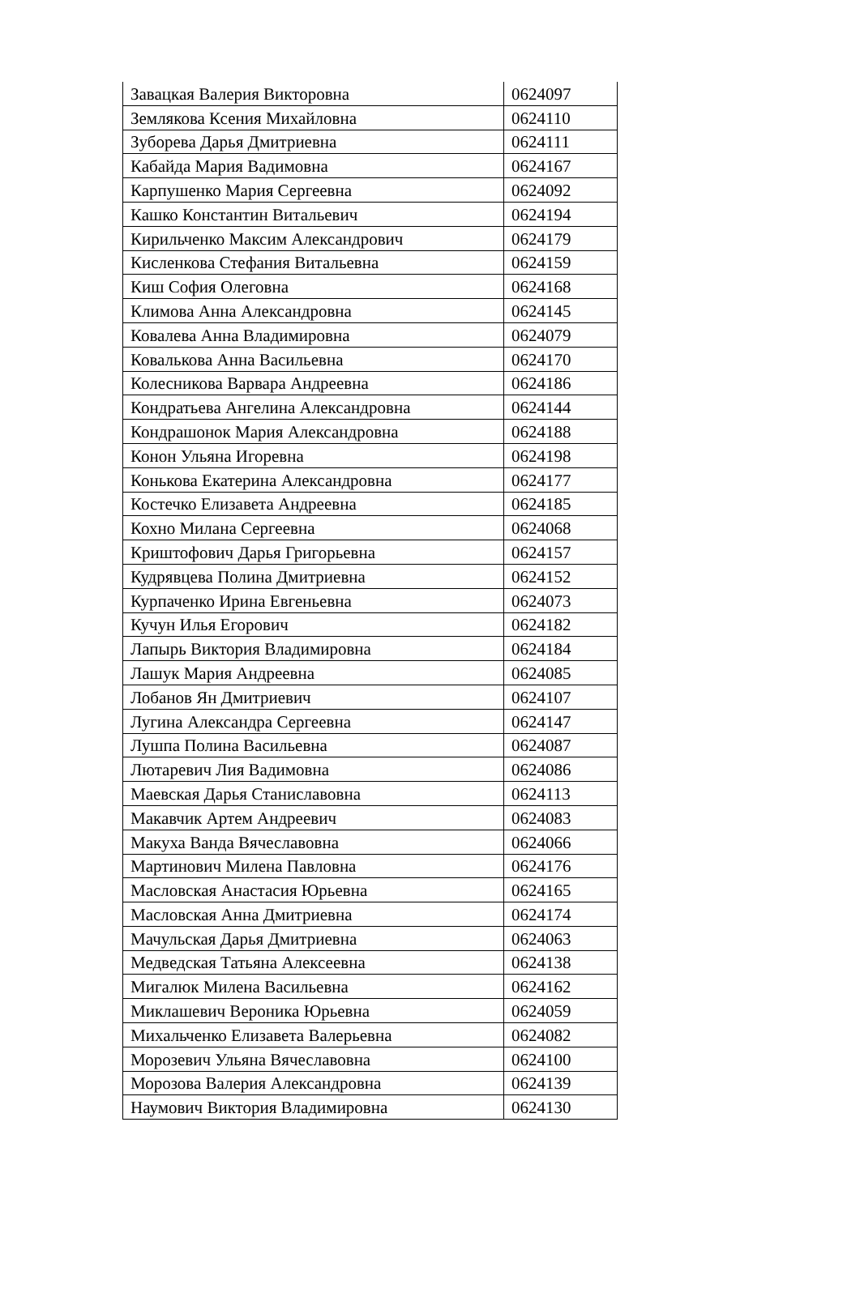| Завацкая Валерия Викторовна | 0624097 |
| Землякова Ксения Михайловна | 0624110 |
| Зуборева Дарья Дмитриевна | 0624111 |
| Кабайда Мария Вадимовна | 0624167 |
| Карпушенко Мария Сергеевна | 0624092 |
| Кашко Константин Витальевич | 0624194 |
| Кирильченко Максим Александрович | 0624179 |
| Кисленкова Стефания Витальевна | 0624159 |
| Киш София Олеговна | 0624168 |
| Климова Анна Александровна | 0624145 |
| Ковалева Анна Владимировна | 0624079 |
| Ковалькова Анна Васильевна | 0624170 |
| Колесникова Варвара Андреевна | 0624186 |
| Кондратьева Ангелина Александровна | 0624144 |
| Кондрашонок Мария Александровна | 0624188 |
| Конон Ульяна Игоревна | 0624198 |
| Конькова Екатерина Александровна | 0624177 |
| Костечко Елизавета Андреевна | 0624185 |
| Кохно Милана Сергеевна | 0624068 |
| Криштофович Дарья Григорьевна | 0624157 |
| Кудрявцева Полина Дмитриевна | 0624152 |
| Курпаченко Ирина Евгеньевна | 0624073 |
| Кучун Илья Егорович | 0624182 |
| Лапырь Виктория Владимировна | 0624184 |
| Лашук Мария Андреевна | 0624085 |
| Лобанов Ян Дмитриевич | 0624107 |
| Лугина Александра Сергеевна | 0624147 |
| Лушпа Полина Васильевна | 0624087 |
| Лютаревич Лия Вадимовна | 0624086 |
| Маевская Дарья Станиславовна | 0624113 |
| Макавчик Артем Андреевич | 0624083 |
| Макуха Ванда Вячеславовна | 0624066 |
| Мартинович Милена Павловна | 0624176 |
| Масловская Анастасия Юрьевна | 0624165 |
| Масловская Анна Дмитриевна | 0624174 |
| Мачульская Дарья Дмитриевна | 0624063 |
| Медведская Татьяна Алексеевна | 0624138 |
| Мигалюк Милена Васильевна | 0624162 |
| Миклашевич Вероника Юрьевна | 0624059 |
| Михальченко Елизавета Валерьевна | 0624082 |
| Морозевич Ульяна Вячеславовна | 0624100 |
| Морозова Валерия Александровна | 0624139 |
| Наумович Виктория Владимировна | 0624130 |